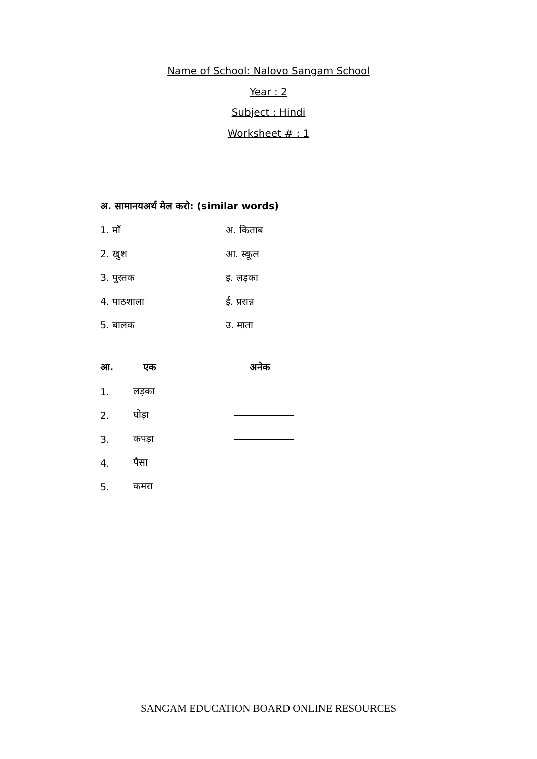Name of School: Nalovo Sangam School
Year : 2
Subject : Hindi
Worksheet # : 1
अ. सामानयअर्थ मेल करो: (similar words)
1. माँ अ. किताब
2. खुश आ. स्कूल
3. पुस्तक इ. लड़का
4. पाठशाला ई. प्रसन्न
5. बालक उ. माता
आ. एक अनेक
1. लड़का
2. घोड़ा
3. कपड़ा
4. पैसा
5. कमरा
SANGAM EDUCATION BOARD ONLINE RESOURCES